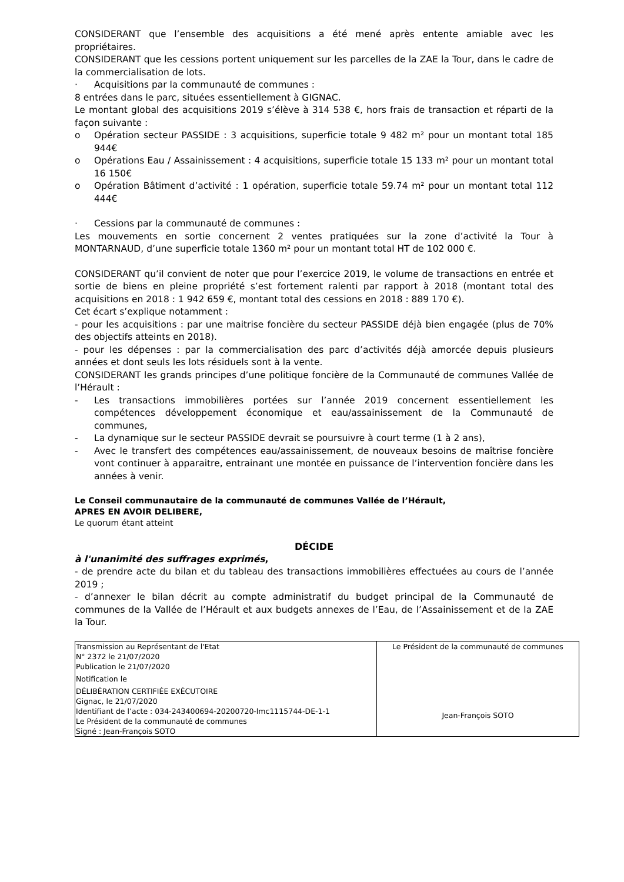CONSIDERANT que l’ensemble des acquisitions a été mené après entente amiable avec les propriétaires.
CONSIDERANT que les cessions portent uniquement sur les parcelles de la ZAE la Tour, dans le cadre de la commercialisation de lots.
· Acquisitions par la communauté de communes :
8 entrées dans le parc, situées essentiellement à GIGNAC.
Le montant global des acquisitions 2019 s’élève à 314 538 €, hors frais de transaction et réparti de la façon suivante :
o Opération secteur PASSIDE : 3 acquisitions, superficie totale 9 482 m² pour un montant total 185 944€
o Opérations Eau / Assainissement : 4 acquisitions, superficie totale 15 133 m² pour un montant total 16 150€
o Opération Bâtiment d’activité : 1 opération, superficie totale 59.74 m² pour un montant total 112 444€
· Cessions par la communauté de communes :
Les mouvements en sortie concernent 2 ventes pratiquées sur la zone d’activité la Tour à MONTARNAUD, d’une superficie totale 1360 m² pour un montant total HT de 102 000 €.
CONSIDERANT qu’il convient de noter que pour l’exercice 2019, le volume de transactions en entrée et sortie de biens en pleine propriété s’est fortement ralenti par rapport à 2018 (montant total des acquisitions en 2018 : 1 942 659 €, montant total des cessions en 2018 : 889 170 €).
Cet écart s’explique notamment :
- pour les acquisitions : par une maitrise foncière du secteur PASSIDE déjà bien engagée (plus de 70% des objectifs atteints en 2018).
- pour les dépenses : par la commercialisation des parc d’activités déjà amorcée depuis plusieurs années et dont seuls les lots résiduels sont à la vente.
CONSIDERANT les grands principes d’une politique foncière de la Communauté de communes Vallée de l’Hérault :
- Les transactions immobilières portées sur l’année 2019 concernent essentiellement les compétences développement économique et eau/assainissement de la Communauté de communes,
- La dynamique sur le secteur PASSIDE devrait se poursuivre à court terme (1 à 2 ans),
- Avec le transfert des compétences eau/assainissement, de nouveaux besoins de maîtrise foncière vont continuer à apparaitre, entrainant une montée en puissance de l’intervention foncière dans les années à venir.
Le Conseil communautaire de la communauté de communes Vallée de l’Hérault,
APRES EN AVOIR DELIBERE,
Le quorum étant atteint
DÉCIDE
à l'unanimité des suffrages exprimés,
- de prendre acte du bilan et du tableau des transactions immobilières effectuées au cours de l’année 2019 ;
- d’annexer le bilan décrit au compte administratif du budget principal de la Communauté de communes de la Vallée de l’Hérault et aux budgets annexes de l’Eau, de l’Assainissement et de la ZAE la Tour.
| Transmission au Représentant de l'Etat N° 2372 le 21/07/2020 Publication le 21/07/2020 Notification le DÉLIBÉRATION CERTIFIÉE EXÉCUTOIRE Gignac, le 21/07/2020 Identifiant de l’acte : 034-243400694-20200720-lmc1115744-DE-1-1 Le Président de la communauté de communes Signé : Jean-François SOTO | Le Président de la communauté de communes Jean-François SOTO |